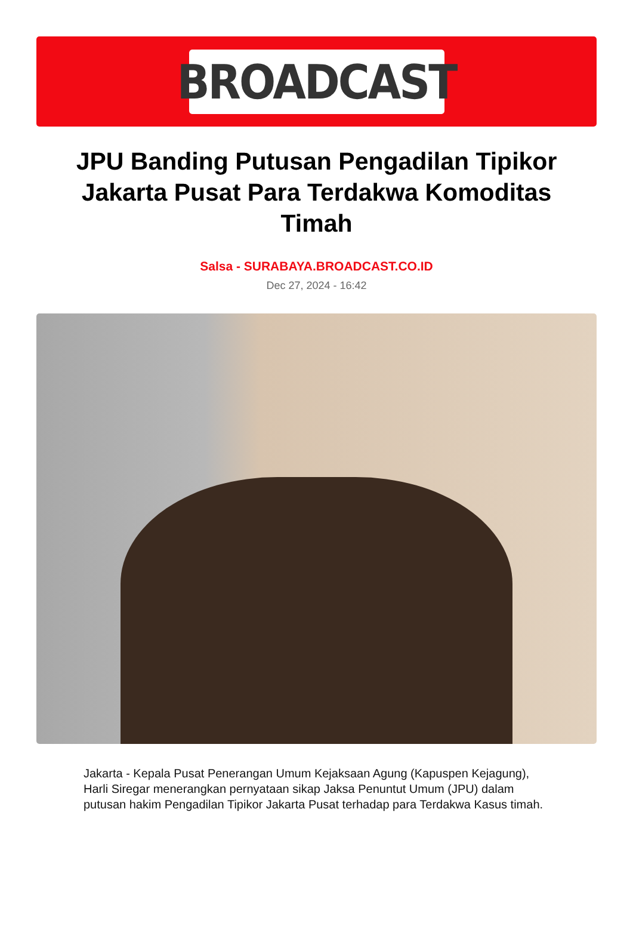BROADCAST
JPU Banding Putusan Pengadilan Tipikor Jakarta Pusat Para Terdakwa Komoditas Timah
Salsa - SURABAYA.BROADCAST.CO.ID
Dec 27, 2024 - 16:42
Jakarta - Kepala Pusat Penerangan Umum Kejaksaan Agung (Kapuspen Kejagung), Harli Siregar menerangkan pernyataan sikap Jaksa Penuntut Umum (JPU) dalam putusan hakim Pengadilan Tipikor Jakarta Pusat terhadap para Terdakwa Kasus timah.